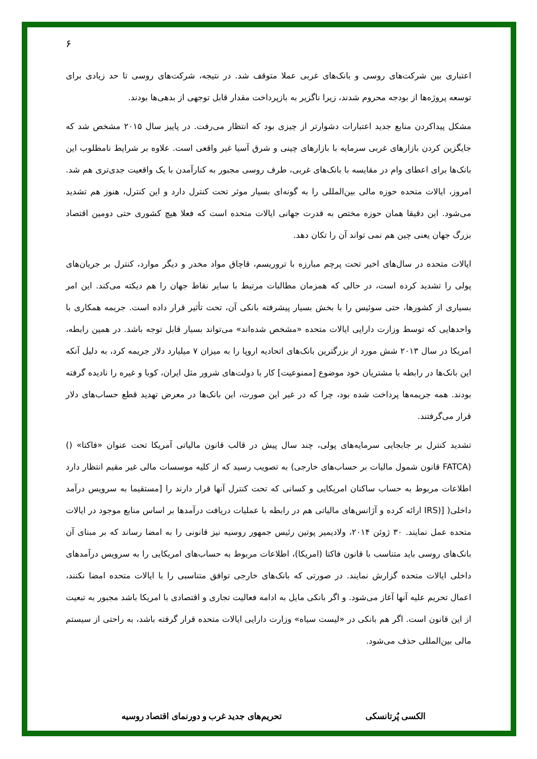۶
اعتباری بین شرکت‌های روسی و بانک‌های غربی عملا متوقف شد. در نتیجه، شرکت‌های روسی تا حد زیادی برای توسعه پروژه‌ها از بودجه محروم شدند، زیرا ناگزیر به بازپرداخت مقدار قابل توجهی از بدهی‌ها بودند.
مشکل پیداکردن منابع جدید اعتبارات دشوارتر از چیزی بود که انتظار می‌رفت. در پاییز سال ۲۰۱۵ مشخص شد که جایگزین کردن بازارهای غربی سرمایه با بازارهای چینی و شرق آسیا غیر واقعی است. علاوه بر شرایط نامطلوب این بانک‌ها برای اعطای وام در مقایسه با بانک‌های غربی، طرف روسی مجبور به کنارآمدن با یک واقعیت جدی‌تری هم شد. امروز، ایالات متحده حوزه مالی بین‌المللی را به گونه‌ای بسیار موثر تحت کنترل دارد و این کنترل، هنوز هم تشدید می‌شود. این دقیقا همان حوزه مختص به قدرت جهانی ایالات متحده است که فعلا هیچ کشوری حتی دومین اقتصاد بزرگ جهان یعنی چین هم نمی تواند آن را تکان دهد.
ایالات متحده در سال‌های اخیر تحت پرچم مبارزه با تروریسم، قاچاق مواد مخدر و دیگر موارد، کنترل بر جریان‌های پولی را تشدید کرده است، در حالی که همزمان مطالبات مرتبط با سایر نقاط جهان را هم دیکته می‌کند. این امر بسیاری از کشورها، حتی سوئیس را با بخش بسیار پیشرفته بانکی آن، تحت تأثیر قرار داده است. جریمه همکاری با واحدهایی که توسط وزارت دارایی ایالات متحده «مشخص شده‌اند» می‌تواند بسیار قابل توجه باشد. در همین رابطه، امریکا در سال ۲۰۱۳ شش مورد از بزرگترین بانک‌های اتحادیه اروپا را به میزان ۷ میلیارد دلار جریمه کرد، به دلیل آنکه این بانک‌ها در رابطه با مشتریان خود موضوع [ممنوعیت] کار با دولت‌های شرور مثل ایران، کوبا و غیره را نادیده گرفته بودند. همه جریمه‌ها پرداخت شده بود، چرا که در غیر این صورت، این بانک‌ها در معرض تهدید قطع حساب‌های دلار قرار می‌گرفتند.
تشدید کنترل بر جابجایی سرمایه‌های پولی، چند سال پیش در قالب قانون مالیاتی آمریکا تحت عنوان «فاکتا» () (FATCA قانون شمول مالیات بر حساب‌های خارجی) به تصویب رسید که از کلیه موسسات مالی غیر مقیم انتظار دارد اطلاعات مربوط به حساب ساکنان امریکایی و کسانی که تحت کنترل آنها قرار دارند را [مستقیما به سرویس درآمد داخلی( [(IRS ارائه کرده و آژانس‌های مالیاتی هم در رابطه با عملیات دریافت درآمدها بر اساس منابع موجود در ایالات متحده عمل نمایند. ۳۰ ژوئن ۲۰۱۴، ولادیمیر پوتین رئیس جمهور روسیه نیز قانونی را به امضا رساند که بر مبنای آن بانک‌های روسی باید متناسب با قانون فاکتا (امریکا)، اطلاعات مربوط به حساب‌های امریکایی را به سرویس درآمدهای داخلی ایالات متحده گزارش نمایند. در صورتی که بانک‌های خارجی توافق متناسبی را با ایالات متحده امضا نکنند، اعمال تحریم علیه آنها آغاز می‌شود. و اگر بانکی مایل به ادامه فعالیت تجاری و اقتصادی با امریکا باشد مجبور به تبعیت از این قانون است. اگر هم بانکی در «لیست سیاه» وزارت دارایی ایالات متحده قرار گرفته باشد، به راحتی از سیستم مالی بین‌المللی حذف می‌شود.
الکسی پُرتانسکی تحریم‌های جدید غرب و دورنمای اقتصاد روسیه